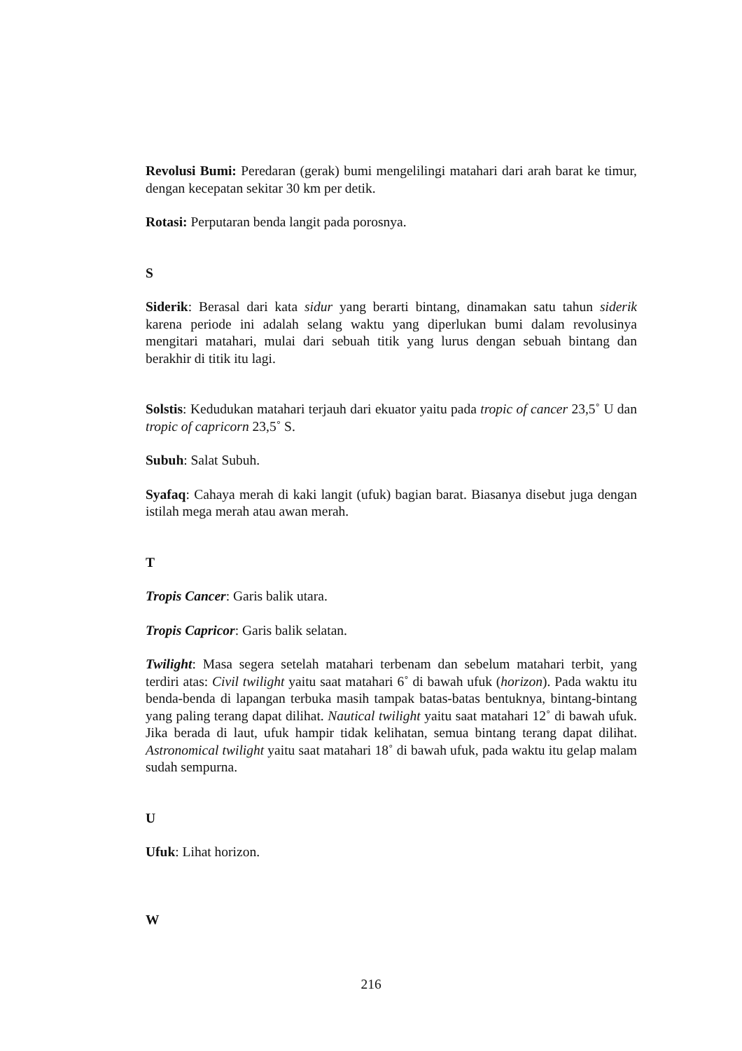Revolusi Bumi: Peredaran (gerak) bumi mengelilingi matahari dari arah barat ke timur, dengan kecepatan sekitar 30 km per detik.
Rotasi: Perputaran benda langit pada porosnya.
S
Siderik: Berasal dari kata sidur yang berarti bintang, dinamakan satu tahun siderik karena periode ini adalah selang waktu yang diperlukan bumi dalam revolusinya mengitari matahari, mulai dari sebuah titik yang lurus dengan sebuah bintang dan berakhir di titik itu lagi.
Solstis: Kedudukan matahari terjauh dari ekuator yaitu pada tropic of cancer 23,5˚ U dan tropic of capricorn 23,5˚ S.
Subuh: Salat Subuh.
Syafaq: Cahaya merah di kaki langit (ufuk) bagian barat. Biasanya disebut juga dengan istilah mega merah atau awan merah.
T
Tropis Cancer: Garis balik utara.
Tropis Capricor: Garis balik selatan.
Twilight: Masa segera setelah matahari terbenam dan sebelum matahari terbit, yang terdiri atas: Civil twilight yaitu saat matahari 6˚ di bawah ufuk (horizon). Pada waktu itu benda-benda di lapangan terbuka masih tampak batas-batas bentuknya, bintang-bintang yang paling terang dapat dilihat. Nautical twilight yaitu saat matahari 12˚ di bawah ufuk. Jika berada di laut, ufuk hampir tidak kelihatan, semua bintang terang dapat dilihat. Astronomical twilight yaitu saat matahari 18˚ di bawah ufuk, pada waktu itu gelap malam sudah sempurna.
U
Ufuk: Lihat horizon.
W
216